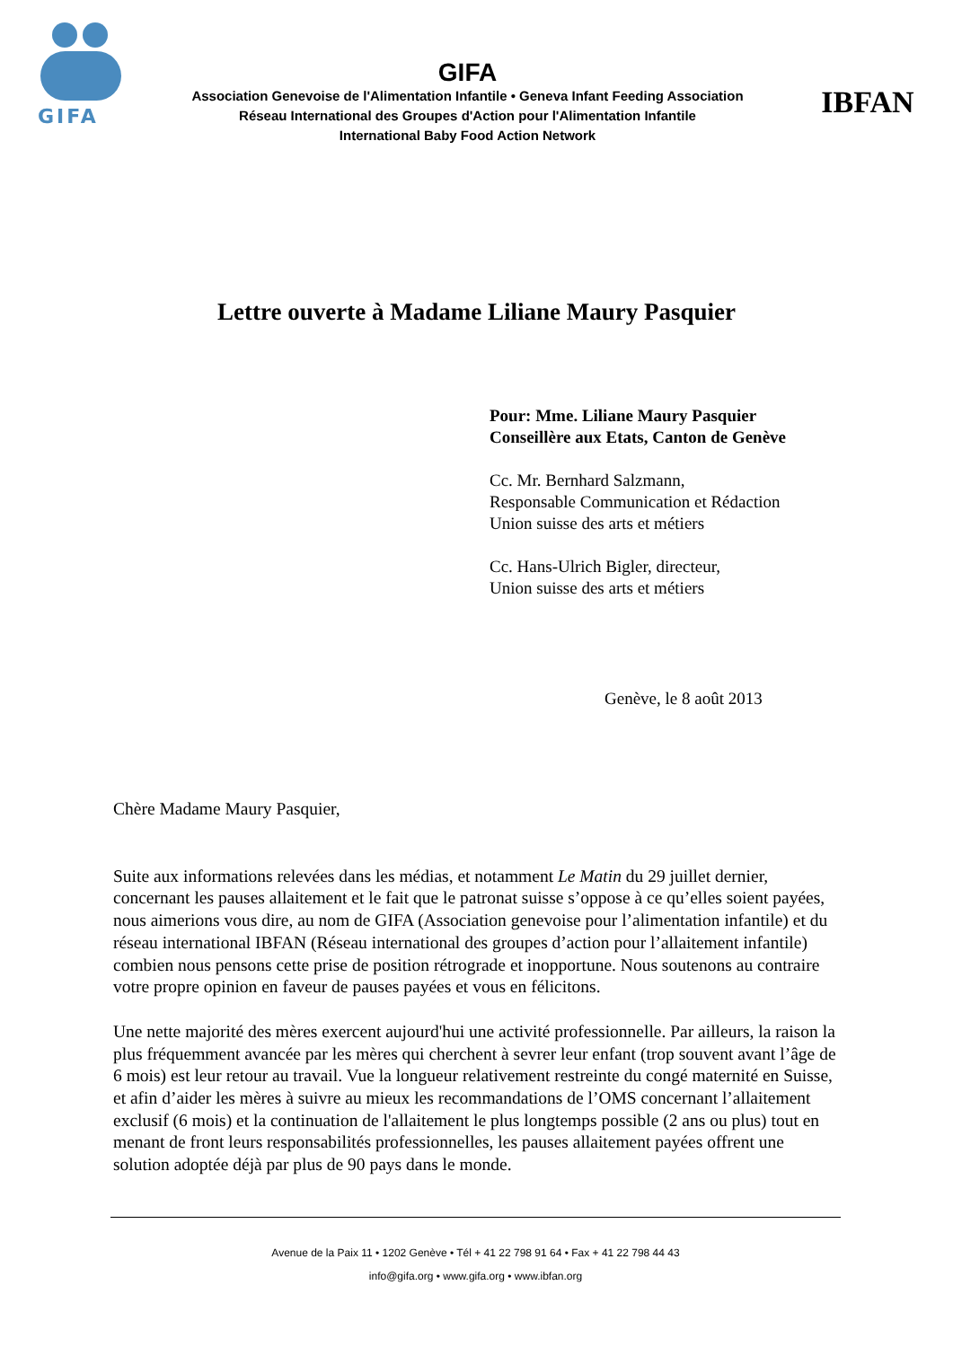GIFA
GIFA
Association Genevoise de l'Alimentation Infantile • Geneva Infant Feeding Association
Réseau International des Groupes d'Action pour l'Alimentation Infantile
International Baby Food Action Network
IBFAN
Lettre ouverte à Madame Liliane Maury Pasquier
Pour: Mme. Liliane Maury Pasquier
Conseillère aux Etats, Canton de Genève
Cc. Mr. Bernhard Salzmann,
Responsable Communication et Rédaction
Union suisse des arts et métiers
Cc. Hans-Ulrich Bigler, directeur,
Union suisse des arts et métiers
Genève, le 8 août 2013
Chère Madame Maury Pasquier,
Suite aux informations relevées dans les médias, et notamment Le Matin du 29 juillet dernier, concernant les pauses allaitement et le fait que le patronat suisse s’oppose à ce qu’elles soient payées, nous aimerions vous dire, au nom de GIFA (Association genevoise pour l’alimentation infantile) et du réseau international IBFAN (Réseau international des groupes d’action pour l’allaitement infantile) combien nous pensons cette prise de position rétrograde et inopportune. Nous soutenons au contraire votre propre opinion en faveur de pauses payées et vous en félicitons.
Une nette majorité des mères exercent aujourd'hui une activité professionnelle. Par ailleurs, la raison la plus fréquemment avancée par les mères qui cherchent à sevrer leur enfant (trop souvent avant l’âge de 6 mois) est leur retour au travail. Vue la longueur relativement restreinte du congé maternité en Suisse, et afin d’aider les mères à suivre au mieux les recommandations de l’OMS concernant l’allaitement exclusif (6 mois) et la continuation de l'allaitement le plus longtemps possible (2 ans ou plus) tout en menant de front leurs responsabilités professionnelles, les pauses allaitement payées offrent une solution adoptée déjà par plus de 90 pays dans le monde.
Avenue de la Paix 11 • 1202 Genève • Tél + 41 22 798 91 64 • Fax + 41 22 798 44 43
info@gifa.org • www.gifa.org • www.ibfan.org